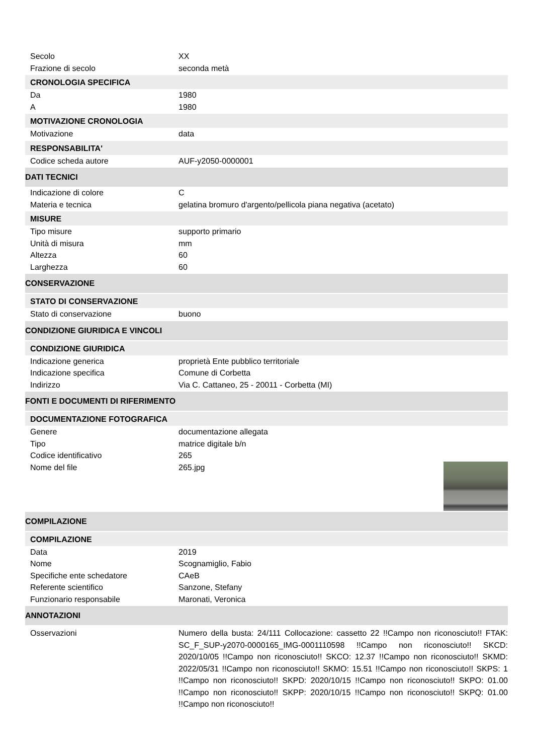Secolo XX
Frazione di secolo seconda metà
CRONOLOGIA SPECIFICA
Da 1980
A 1980
MOTIVAZIONE CRONOLOGIA
Motivazione data
RESPONSABILITA'
Codice scheda autore AUF-y2050-0000001
DATI TECNICI
Indicazione di colore C
Materia e tecnica gelatina bromuro d'argento/pellicola piana negativa (acetato)
MISURE
Tipo misure supporto primario
Unità di misura mm
Altezza 60
Larghezza 60
CONSERVAZIONE
STATO DI CONSERVAZIONE
Stato di conservazione buono
CONDIZIONE GIURIDICA E VINCOLI
CONDIZIONE GIURIDICA
Indicazione generica proprietà Ente pubblico territoriale
Indicazione specifica Comune di Corbetta
Indirizzo Via C. Cattaneo, 25 - 20011 - Corbetta (MI)
FONTI E DOCUMENTI DI RIFERIMENTO
DOCUMENTAZIONE FOTOGRAFICA
Genere documentazione allegata
Tipo matrice digitale b/n
Codice identificativo 265
Nome del file 265.jpg
COMPILAZIONE
COMPILAZIONE
Data 2019
Nome Scognamiglio, Fabio
Specifiche ente schedatore CAeB
Referente scientifico Sanzone, Stefany
Funzionario responsabile Maronati, Veronica
ANNOTAZIONI
Osservazioni
Numero della busta: 24/111 Collocazione: cassetto 22 !!Campo non riconosciuto!! FTAK: SC_F_SUP-y2070-0000165_IMG-0001110598 !!Campo non riconosciuto!! SKCD: 2020/10/05 !!Campo non riconosciuto!! SKCO: 12.37 !!Campo non riconosciuto!! SKMD: 2022/05/31 !!Campo non riconosciuto!! SKMO: 15.51 !!Campo non riconosciuto!! SKPS: 1 !!Campo non riconosciuto!! SKPD: 2020/10/15 !!Campo non riconosciuto!! SKPO: 01.00 !!Campo non riconosciuto!! SKPP: 2020/10/15 !!Campo non riconosciuto!! SKPQ: 01.00 !!Campo non riconosciuto!!